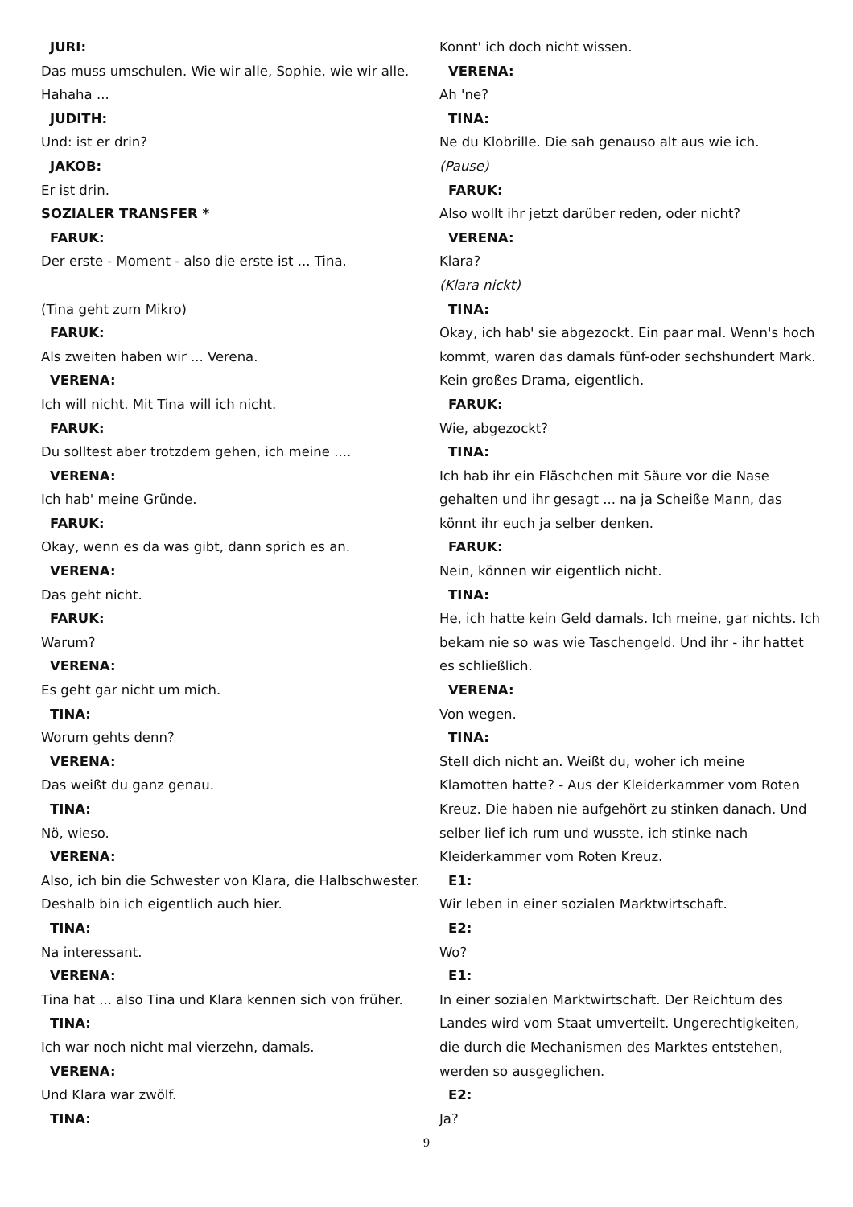JURI:
Das muss umschulen. Wie wir alle, Sophie, wie wir alle.
Hahaha ...
JUDITH:
Und: ist er drin?
JAKOB:
Er ist drin.
SOZIALER TRANSFER *
FARUK:
Der erste - Moment - also die erste ist ... Tina.
(Tina geht zum Mikro)
FARUK:
Als zweiten haben wir ... Verena.
VERENA:
Ich will nicht. Mit Tina will ich nicht.
FARUK:
Du solltest aber trotzdem gehen, ich meine ....
VERENA:
Ich hab' meine Gründe.
FARUK:
Okay, wenn es da was gibt, dann sprich es an.
VERENA:
Das geht nicht.
FARUK:
Warum?
VERENA:
Es geht gar nicht um mich.
TINA:
Worum gehts denn?
VERENA:
Das weißt du ganz genau.
TINA:
Nö, wieso.
VERENA:
Also, ich bin die Schwester von Klara, die Halbschwester.
Deshalb bin ich eigentlich auch hier.
TINA:
Na interessant.
VERENA:
Tina hat ... also Tina und Klara kennen sich von früher.
TINA:
Ich war noch nicht mal vierzehn, damals.
VERENA:
Und Klara war zwölf.
TINA:
Konnt' ich doch nicht wissen.
VERENA:
Ah 'ne?
TINA:
Ne du Klobrille. Die sah genauso alt aus wie ich.
(Pause)
FARUK:
Also wollt ihr jetzt darüber reden, oder nicht?
VERENA:
Klara?
(Klara nickt)
TINA:
Okay, ich hab' sie abgezockt. Ein paar mal. Wenn's hoch
kommt, waren das damals fünf-oder sechshundert Mark.
Kein großes Drama, eigentlich.
FARUK:
Wie, abgezockt?
TINA:
Ich hab ihr ein Fläschchen mit Säure vor die Nase
gehalten und ihr gesagt ... na ja Scheiße Mann, das
könnt ihr euch ja selber denken.
FARUK:
Nein, können wir eigentlich nicht.
TINA:
He, ich hatte kein Geld damals. Ich meine, gar nichts. Ich
bekam nie so was wie Taschengeld. Und ihr - ihr hattet
es schließlich.
VERENA:
Von wegen.
TINA:
Stell dich nicht an. Weißt du, woher ich meine
Klamotten hatte? - Aus der Kleiderkammer vom Roten
Kreuz. Die haben nie aufgehört zu stinken danach. Und
selber lief ich rum und wusste, ich stinke nach
Kleiderkammer vom Roten Kreuz.
E1:
Wir leben in einer sozialen Marktwirtschaft.
E2:
Wo?
E1:
In einer sozialen Marktwirtschaft. Der Reichtum des
Landes wird vom Staat umverteilt. Ungerechtigkeiten,
die durch die Mechanismen des Marktes entstehen,
werden so ausgeglichen.
E2:
Ja?
9